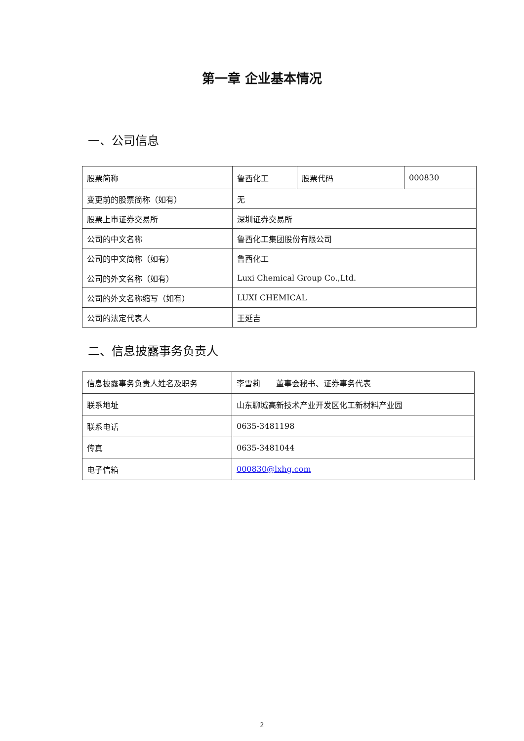第一章 企业基本情况
一、公司信息
| 股票简称 | 鲁西化工 | 股票代码 | 000830 |
| 变更前的股票简称（如有） | 无 | | |
| 股票上市证券交易所 | 深圳证券交易所 | | |
| 公司的中文名称 | 鲁西化工集团股份有限公司 | | |
| 公司的中文简称（如有） | 鲁西化工 | | |
| 公司的外文名称（如有） | Luxi Chemical Group Co.,Ltd. | | |
| 公司的外文名称缩写（如有） | LUXI CHEMICAL | | |
| 公司的法定代表人 | 王延吉 | | |
二、信息披露事务负责人
| 信息披露事务负责人姓名及职务 | 李雪莉 董事会秘书、证券事务代表 |
| 联系地址 | 山东聊城高新技术产业开发区化工新材料产业园 |
| 联系电话 | 0635-3481198 |
| 传真 | 0635-3481044 |
| 电子信箱 | 000830@lxhg.com |
2